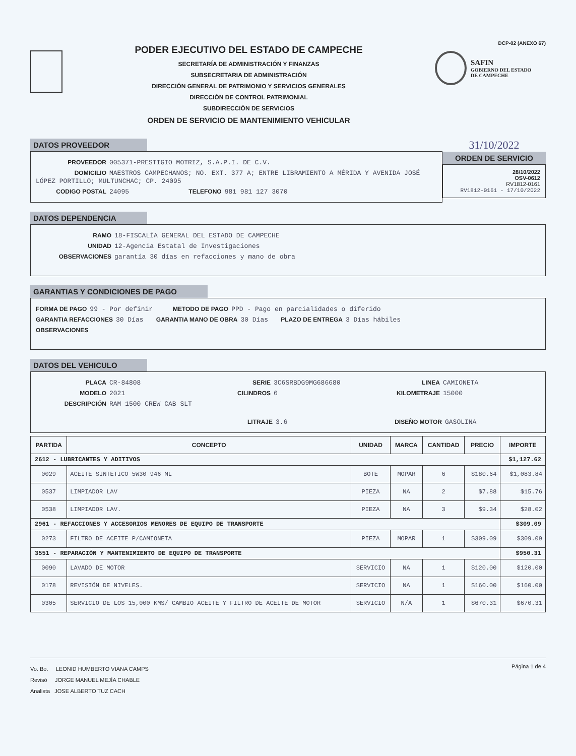PODER EJECUTIVO DEL ESTADO DE CAMPECHE
SECRETARÍA DE ADMINISTRACIÓN Y FINANZAS
SUBSECRETARIA DE ADMINISTRACIÓN
DIRECCIÓN GENERAL DE PATRIMONIO Y SERVICIOS GENERALES
DIRECCIÓN DE CONTROL PATRIMONIAL
SUBDIRECCIÓN DE SERVICIOS
ORDEN DE SERVICIO DE MANTENIMIENTO VEHICULAR
DCP-02 (ANEXO 67)
SAFIN
GOBIERNO DEL ESTADO
DE CAMPECHE
DATOS PROVEEDOR
PROVEEDOR 005371-PRESTIGIO MOTRIZ, S.A.P.I. DE C.V.
DOMICILIO MAESTROS CAMPECHANOS; NO. EXT. 377 A; ENTRE LIBRAMIENTO A MÉRIDA Y AVENIDA JOSÉ LÓPEZ PORTILLO; MULTUNCHAC; CP. 24095
CODIGO POSTAL 24095 TELEFONO 981 981 127 3070
31/10/2022
ORDEN DE SERVICIO
28/10/2022
OSV-0612
RV1812-0161
RV1812-0161 - 17/10/2022
DATOS DEPENDENCIA
RAMO 18-FISCALÍA GENERAL DEL ESTADO DE CAMPECHE
UNIDAD 12-Agencia Estatal de Investigaciones
OBSERVACIONES garantía 30 días en refacciones y mano de obra
GARANTIAS Y CONDICIONES DE PAGO
FORMA DE PAGO 99 - Por definir METODO DE PAGO PPD - Pago en parcialidades o diferido
GARANTIA REFACCIONES 30 Días GARANTIA MANO DE OBRA 30 Días PLAZO DE ENTREGA 3 Días hábiles
OBSERVACIONES
DATOS DEL VEHICULO
PLACA CR-84808 SERIE 3C6SRBDG9MG686680 LINEA CAMIONETA
MODELO 2021 CILINDROS 6 KILOMETRAJE 15000
DESCRIPCIÓN RAM 1500 CREW CAB SLT
LITRAJE 3.6 DISEÑO MOTOR GASOLINA
| PARTIDA | CONCEPTO | UNIDAD | MARCA | CANTIDAD | PRECIO | IMPORTE |
| --- | --- | --- | --- | --- | --- | --- |
| 2612 - LUBRICANTES Y ADITIVOS | | | | | | $1,127.62 |
| 0029 | ACEITE SINTETICO 5W30 946 ML | BOTE | MOPAR | 6 | $180.64 | $1,083.84 |
| 0537 | LIMPIADOR LAV | PIEZA | NA | 2 | $7.88 | $15.76 |
| 0538 | LIMPIADOR LAV. | PIEZA | NA | 3 | $9.34 | $28.02 |
| 2961 - REFACCIONES Y ACCESORIOS MENORES DE EQUIPO DE TRANSPORTE | | | | | | $309.09 |
| 0273 | FILTRO DE ACEITE P/CAMIONETA | PIEZA | MOPAR | 1 | $309.09 | $309.09 |
| 3551 - REPARACIÓN Y MANTENIMIENTO DE EQUIPO DE TRANSPORTE | | | | | | $950.31 |
| 0090 | LAVADO DE MOTOR | SERVICIO | NA | 1 | $120.00 | $120.00 |
| 0178 | REVISIÓN DE NIVELES. | SERVICIO | NA | 1 | $160.00 | $160.00 |
| 0305 | SERVICIO DE LOS 15,000 KMS/ CAMBIO ACEITE Y FILTRO DE ACEITE DE MOTOR | SERVICIO | N/A | 1 | $670.31 | $670.31 |
Vo. Bo. LEONID HUMBERTO VIANA CAMPS
Revisó JORGE MANUEL MEJÍA CHABLE
Analista JOSE ALBERTO TUZ CACH
Página 1 de 4